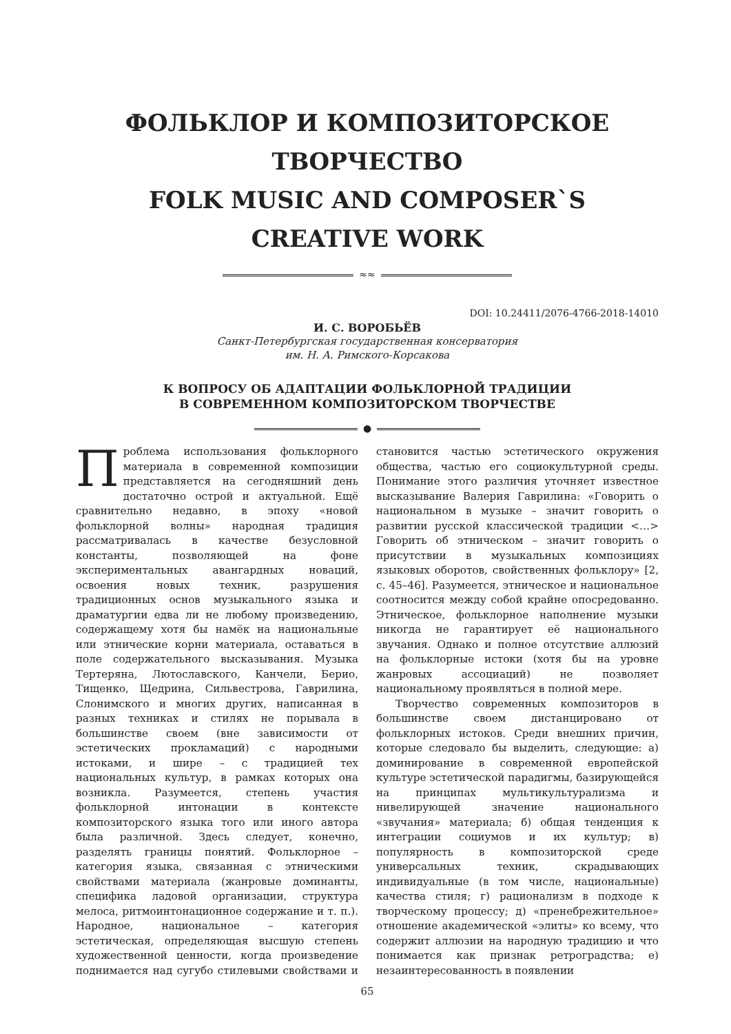ФОЛЬКЛОР И КОМПОЗИТОРСКОЕ
ТВОРЧЕСТВО
FOLK MUSIC AND COMPOSER`S
CREATIVE WORK
≈≈
DOI: 10.24411/2076-4766-2018-14010
И. С. ВОРОБЬЁВ
Санкт-Петербургская государственная консерватория
им. Н. А. Римского-Корсакова
К ВОПРОСУ ОБ АДАПТАЦИИ ФОЛЬКЛОРНОЙ ТРАДИЦИИ
В СОВРЕМЕННОМ КОМПОЗИТОРСКОМ ТВОРЧЕСТВЕ
●
Проблема использования фольклорного материала в современной композиции представляется на сегодняшний день достаточно острой и актуальной. Ещё сравнительно недавно, в эпоху «новой фольклорной волны» народная традиция рассматривалась в качестве безусловной константы, позволяющей на фоне экспериментальных авангардных новаций, освоения новых техник, разрушения традиционных основ музыкального языка и драматургии едва ли не любому произведению, содержащему хотя бы намёк на национальные или этнические корни материала, оставаться в поле содержательного высказывания. Музыка Тертеряна, Лютославского, Канчели, Берио, Тищенко, Щедрина, Сильвестрова, Гаврилина, Слонимского и многих других, написанная в разных техниках и стилях не порывала в большинстве своем (вне зависимости от эстетических прокламаций) с народными истоками, и шире – с традицией тех национальных культур, в рамках которых она возникла. Разумеется, степень участия фольклорной интонации в контексте композиторского языка того или иного автора была различной. Здесь следует, конечно, разделять границы понятий. Фольклорное – категория языка, связанная с этническими свойствами материала (жанровые доминанты, специфика ладовой организации, структура мелоса, ритмоинтонационное содержание и т. п.). Народное, национальное – категория эстетическая, определяющая высшую степень художественной ценности, когда произведение поднимается над сугубо стилевыми свойствами и становится частью эстетического окружения общества, частью его социокультурной среды. Понимание этого различия уточняет известное высказывание Валерия Гаврилина: «Говорить о национальном в музыке – значит говорить о развитии русской классической традиции <…> Говорить об этническом – значит говорить о присутствии в музыкальных композициях языковых оборотов, свойственных фольклору» [2, с. 45–46]. Разумеется, этническое и национальное соотносится между собой крайне опосредованно. Этническое, фольклорное наполнение музыки никогда не гарантирует её национального звучания. Однако и полное отсутствие аллюзий на фольклорные истоки (хотя бы на уровне жанровых ассоциаций) не позволяет национальному проявляться в полной мере.
Творчество современных композиторов в большинстве своем дистанцировано от фольклорных истоков. Среди внешних причин, которые следовало бы выделить, следующие: а) доминирование в современной европейской культуре эстетической парадигмы, базирующейся на принципах мультикультурализма и нивелирующей значение национального «звучания» материала; б) общая тенденция к интеграции социумов и их культур; в) популярность в композиторской среде универсальных техник, скрадывающих индивидуальные (в том числе, национальные) качества стиля; г) рационализм в подходе к творческому процессу; д) «пренебрежительное» отношение академической «элиты» ко всему, что содержит аллюзии на народную традицию и что понимается как признак ретроградства; е) незаинтересованность в появлении
65